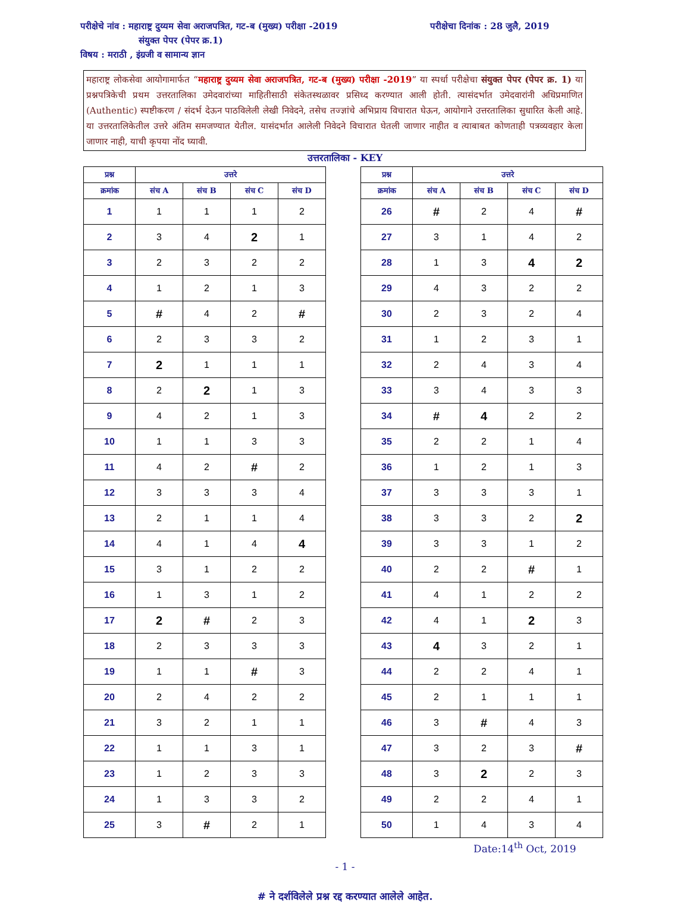परीक्षेचे नांव : महाराष्ट्र दुय्यम सेवा अराजपत्रित, गट-ब (मुख्य) परीक्षा -2019 परीक्षेचा दिनांक : 28 जुलै, 2019
संयुक्त पेपर (पेपर क्र.1)
विषय : मराठी , इंग्रजी व सामान्य ज्ञान
महाराष्ट्र लोकसेवा आयोगामार्फत “महाराष्ट्र दुय्यम सेवा अराजपत्रित, गट-ब (मुख्य) परीक्षा -2019” या स्पर्धा परीक्षेचा संयुक्त पेपर (पेपर क्र. 1) या प्रश्नपत्रिकेची प्रथम उत्तरतालिका उमेदवारांच्या माहितीसाठी संकेतस्थळावर प्रसिध्द करण्यात आली होती. त्यासंदर्भात उमेदवारांनी अधिप्रमाणित (Authentic) स्पष्टीकरण / संदर्भ देऊन पाठविलेली लेखी निवेदने, तसेच तज्ज्ञांचे अभिप्राय विचारात घेऊन, आयोगाने उत्तरतालिका सुधारित केली आहे. या उत्तरतालिकेतील उत्तरे अंतिम समजण्यात येतील. यासंदर्भात आलेली निवेदने विचारात घेतली जाणार नाहीत व त्याबाबत कोणताही पत्रव्यवहार केला जाणार नाही, याची कृपया नोंद घ्यावी.
उत्तरतालिका - KEY
| प्रश्न | उत्तरे | | | |
| --- | --- | --- | --- | --- |
| क्रमांक | संच A | संच B | संच C | संच D |
| 1 | 1 | 1 | 1 | 2 |
| 2 | 3 | 4 | 2 | 1 |
| 3 | 2 | 3 | 2 | 2 |
| 4 | 1 | 2 | 1 | 3 |
| 5 | # | 4 | 2 | # |
| 6 | 2 | 3 | 3 | 2 |
| 7 | 2 | 1 | 1 | 1 |
| 8 | 2 | 2 | 1 | 3 |
| 9 | 4 | 2 | 1 | 3 |
| 10 | 1 | 1 | 3 | 3 |
| 11 | 4 | 2 | # | 2 |
| 12 | 3 | 3 | 3 | 4 |
| 13 | 2 | 1 | 1 | 4 |
| 14 | 4 | 1 | 4 | 4 |
| 15 | 3 | 1 | 2 | 2 |
| 16 | 1 | 3 | 1 | 2 |
| 17 | 2 | # | 2 | 3 |
| 18 | 2 | 3 | 3 | 3 |
| 19 | 1 | 1 | # | 3 |
| 20 | 2 | 4 | 2 | 2 |
| 21 | 3 | 2 | 1 | 1 |
| 22 | 1 | 1 | 3 | 1 |
| 23 | 1 | 2 | 3 | 3 |
| 24 | 1 | 3 | 3 | 2 |
| 25 | 3 | # | 2 | 1 |
| प्रश्न | उत्तरे | | | |
| --- | --- | --- | --- | --- |
| क्रमांक | संच A | संच B | संच C | संच D |
| 26 | # | 2 | 4 | # |
| 27 | 3 | 1 | 4 | 2 |
| 28 | 1 | 3 | 4 | 2 |
| 29 | 4 | 3 | 2 | 2 |
| 30 | 2 | 3 | 2 | 4 |
| 31 | 1 | 2 | 3 | 1 |
| 32 | 2 | 4 | 3 | 4 |
| 33 | 3 | 4 | 3 | 3 |
| 34 | # | 4 | 2 | 2 |
| 35 | 2 | 2 | 1 | 4 |
| 36 | 1 | 2 | 1 | 3 |
| 37 | 3 | 3 | 3 | 1 |
| 38 | 3 | 3 | 2 | 2 |
| 39 | 3 | 3 | 1 | 2 |
| 40 | 2 | 2 | # | 1 |
| 41 | 4 | 1 | 2 | 2 |
| 42 | 4 | 1 | 2 | 3 |
| 43 | 4 | 3 | 2 | 1 |
| 44 | 2 | 2 | 4 | 1 |
| 45 | 2 | 1 | 1 | 1 |
| 46 | 3 | # | 4 | 3 |
| 47 | 3 | 2 | 3 | # |
| 48 | 3 | 2 | 2 | 3 |
| 49 | 2 | 2 | 4 | 1 |
| 50 | 1 | 4 | 3 | 4 |
Date:14<sup>th</sup> Oct, 2019
- 1 -
# ने दर्शविलेले प्रश्न रद्द करण्यात आलेले आहेत.